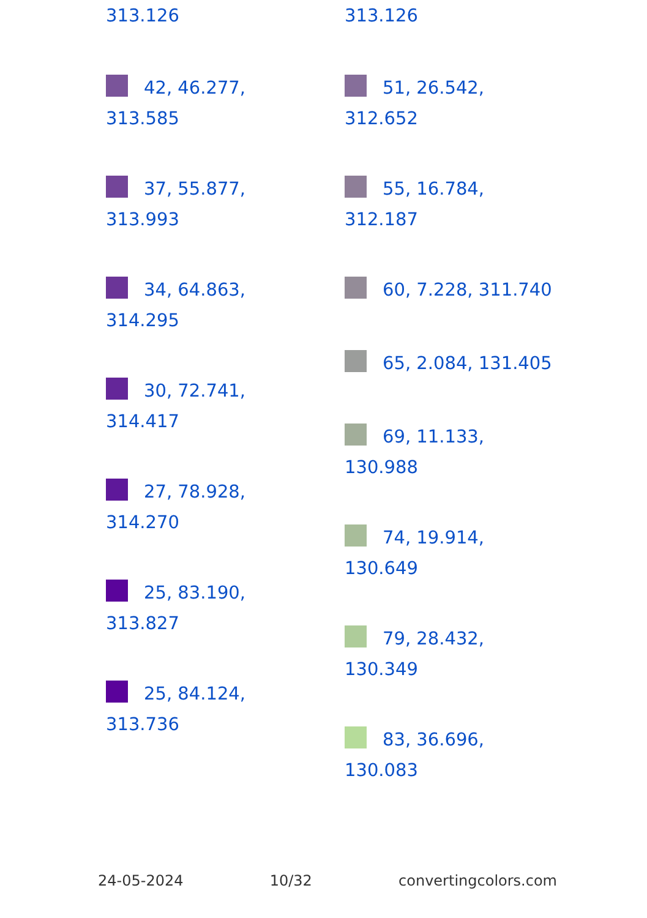313.126
42, 46.277, 313.585
37, 55.877, 313.993
34, 64.863, 314.295
30, 72.741, 314.417
27, 78.928, 314.270
25, 83.190, 313.827
25, 84.124, 313.736
313.126
51, 26.542, 312.652
55, 16.784, 312.187
60, 7.228, 311.740
65, 2.084, 131.405
69, 11.133, 130.988
74, 19.914, 130.649
79, 28.432, 130.349
83, 36.696, 130.083
24-05-2024 10/32 convertingcolors.com